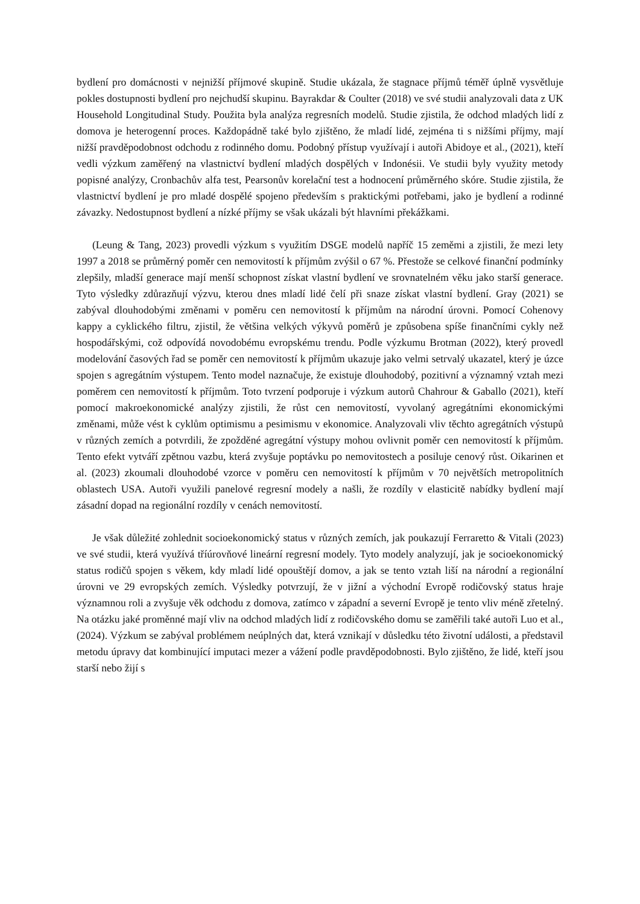bydlení pro domácnosti v nejnižší příjmové skupině. Studie ukázala, že stagnace příjmů téměř úplně vysvětluje pokles dostupnosti bydlení pro nejchudší skupinu. Bayrakdar & Coulter (2018) ve své studii analyzovali data z UK Household Longitudinal Study. Použita byla analýza regresních modelů. Studie zjistila, že odchod mladých lidí z domova je heterogenní proces. Každopádně také bylo zjištěno, že mladí lidé, zejména ti s nižšími příjmy, mají nižší pravděpodobnost odchodu z rodinného domu. Podobný přístup využívají i autoři Abidoye et al., (2021), kteří vedli výzkum zaměřený na vlastnictví bydlení mladých dospělých v Indonésii. Ve studii byly využity metody popisné analýzy, Cronbachův alfa test, Pearsonův korelační test a hodnocení průměrného skóre. Studie zjistila, že vlastnictví bydlení je pro mladé dospělé spojeno především s praktickými potřebami, jako je bydlení a rodinné závazky. Nedostupnost bydlení a nízké příjmy se však ukázali být hlavními překážkami.
(Leung & Tang, 2023) provedli výzkum s využitím DSGE modelů napříč 15 zeměmi a zjistili, že mezi lety 1997 a 2018 se průměrný poměr cen nemovitostí k příjmům zvýšil o 67 %. Přestože se celkové finanční podmínky zlepšily, mladší generace mají menší schopnost získat vlastní bydlení ve srovnatelném věku jako starší generace. Tyto výsledky zdůrazňují výzvu, kterou dnes mladí lidé čelí při snaze získat vlastní bydlení. Gray (2021) se zabýval dlouhodobými změnami v poměru cen nemovitostí k příjmům na národní úrovni. Pomocí Cohenovy kappy a cyklického filtru, zjistil, že většina velkých výkyvů poměrů je způsobena spíše finančními cykly než hospodářskými, což odpovídá novodobému evropskému trendu. Podle výzkumu Brotman (2022), který provedl modelování časových řad se poměr cen nemovitostí k příjmům ukazuje jako velmi setrvalý ukazatel, který je úzce spojen s agregátním výstupem. Tento model naznačuje, že existuje dlouhodobý, pozitivní a významný vztah mezi poměrem cen nemovitostí k příjmům. Toto tvrzení podporuje i výzkum autorů Chahrour & Gaballo (2021), kteří pomocí makroekonomické analýzy zjistili, že růst cen nemovitostí, vyvolaný agregátními ekonomickými změnami, může vést k cyklům optimismu a pesimismu v ekonomice. Analyzovali vliv těchto agregátních výstupů v různých zemích a potvrdili, že zpožděné agregátní výstupy mohou ovlivnit poměr cen nemovitostí k příjmům. Tento efekt vytváří zpětnou vazbu, která zvyšuje poptávku po nemovitostech a posiluje cenový růst. Oikarinen et al. (2023) zkoumali dlouhodobé vzorce v poměru cen nemovitostí k příjmům v 70 největších metropolitních oblastech USA. Autoři využili panelové regresní modely a našli, že rozdíly v elasticitě nabídky bydlení mají zásadní dopad na regionální rozdíly v cenách nemovitostí.
Je však důležité zohlednit socioekonomický status v různých zemích, jak poukazují Ferraretto & Vitali (2023) ve své studii, která využívá tříúrovňové lineární regresní modely. Tyto modely analyzují, jak je socioekonomický status rodičů spojen s věkem, kdy mladí lidé opouštějí domov, a jak se tento vztah liší na národní a regionální úrovni ve 29 evropských zemích. Výsledky potvrzují, že v jižní a východní Evropě rodičovský status hraje významnou roli a zvyšuje věk odchodu z domova, zatímco v západní a severní Evropě je tento vliv méně zřetelný. Na otázku jaké proměnné mají vliv na odchod mladých lidí z rodičovského domu se zaměřili také autoři Luo et al., (2024). Výzkum se zabýval problémem neúplných dat, která vznikají v důsledku této životní události, a představil metodu úpravy dat kombinující imputaci mezer a vážení podle pravděpodobnosti. Bylo zjištěno, že lidé, kteří jsou starší nebo žijí s